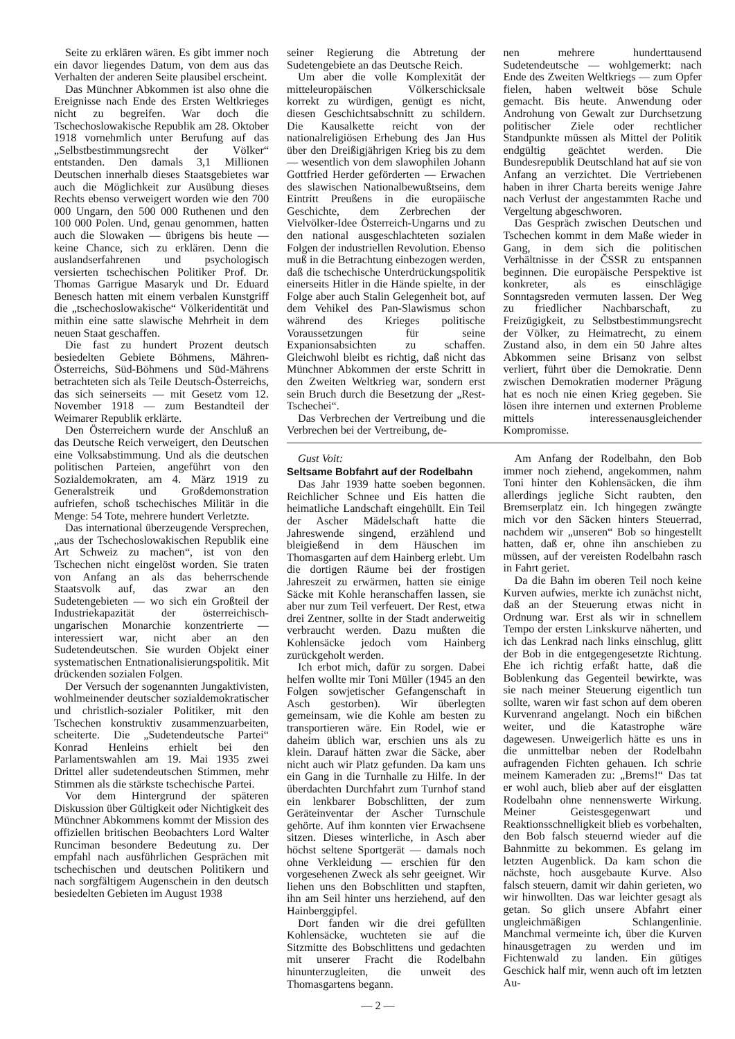Seite zu erklären wären. Es gibt immer noch ein davor liegendes Datum, von dem aus das Verhalten der anderen Seite plausibel erscheint.
Das Münchner Abkommen ist also ohne die Ereignisse nach Ende des Ersten Weltkrieges nicht zu begreifen. War doch die Tschechoslowakische Republik am 28. Oktober 1918 vornehmlich unter Berufung auf das „Selbstbestimmungsrecht der Völker“ entstanden. Den damals 3,1 Millionen Deutschen innerhalb dieses Staatsgebietes war auch die Möglichkeit zur Ausübung dieses Rechts ebenso verweigert worden wie den 700 000 Ungarn, den 500 000 Ruthenen und den 100 000 Polen. Und, genau genommen, hatten auch die Slowaken — übrigens bis heute — keine Chance, sich zu erklären. Denn die auslandserfahrenen und psychologisch versierten tschechischen Politiker Prof. Dr. Thomas Garrigue Masaryk und Dr. Eduard Benesch hatten mit einem verbalen Kunstgriff die „tschechoslowakische“ Völkeridentität und mithin eine satte slawische Mehrheit in dem neuen Staat geschaffen.
Die fast zu hundert Prozent deutsch besiedelten Gebiete Böhmens, Mähren-Österreichs, Süd-Böhmens und Süd-Mährens betrachteten sich als Teile Deutsch-Österreichs, das sich seinerseits — mit Gesetz vom 12. November 1918 — zum Bestandteil der Weimarer Republik erklärte.
Den Österreichern wurde der Anschluß an das Deutsche Reich verweigert, den Deutschen eine Volksabstimmung. Und als die deutschen politischen Parteien, angeführt von den Sozialdemokraten, am 4. März 1919 zu Generalstreik und Großdemonstration aufriefen, schoß tschechisches Militär in die Menge: 54 Tote, mehrere hundert Verletzte.
Das international überzeugende Versprechen, „aus der Tschechoslowakischen Republik eine Art Schweiz zu machen“, ist von den Tschechen nicht eingelöst worden. Sie traten von Anfang an als das beherrschende Staatsvolk auf, das zwar an den Sudetengebieten — wo sich ein Großteil der Industriekapazität der österreichisch-ungarischen Monarchie konzentrierte — interessiert war, nicht aber an den Sudetendeutschen. Sie wurden Objekt einer systematischen Entnationalisierungspolitik. Mit drückenden sozialen Folgen.
Der Versuch der sogenannten Jungaktivisten, wohlmeinender deutscher sozialdemokratischer und christlich-sozialer Politiker, mit den Tschechen konstruktiv zusammenzuarbeiten, scheiterte. Die „Sudetendeutsche Partei“ Konrad Henleins erhielt bei den Parlamentswahlen am 19. Mai 1935 zwei Drittel aller sudetendeutschen Stimmen, mehr Stimmen als die stärkste tschechische Partei.
Vor dem Hintergrund der späteren Diskussion über Gültigkeit oder Nichtigkeit des Münchner Abkommens kommt der Mission des offiziellen britischen Beobachters Lord Walter Runciman besondere Bedeutung zu. Der empfahl nach ausführlichen Gesprächen mit tschechischen und deutschen Politikern und nach sorgfältigem Augenschein in den deutsch besiedelten Gebieten im August 1938
seiner Regierung die Abtretung der Sudetengebiete an das Deutsche Reich.
Um aber die volle Komplexität der mitteleuropäischen Völkerschicksale korrekt zu würdigen, genügt es nicht, diesen Geschichtsabschnitt zu schildern. Die Kausalkette reicht von der nationalreligiösen Erhebung des Jan Hus über den Dreißigjährigen Krieg bis zu dem — wesentlich von dem slawophilen Johann Gottfried Herder geförderten — Erwachen des slawischen Nationalbewußtseins, dem Eintritt Preußens in die europäische Geschichte, dem Zerbrechen der Vielvölker-Idee Österreich-Ungarns und zu den national ausgeschlachteten sozialen Folgen der industriellen Revolution. Ebenso muß in die Betrachtung einbezogen werden, daß die tschechische Unterdrückungspolitik einerseits Hitler in die Hände spielte, in der Folge aber auch Stalin Gelegenheit bot, auf dem Vehikel des Pan-Slawismus schon während des Krieges politische Voraussetzungen für seine Expanionsabsichten zu schaffen. Gleichwohl bleibt es richtig, daß nicht das Münchner Abkommen der erste Schritt in den Zweiten Weltkrieg war, sondern erst sein Bruch durch die Besetzung der „Rest-Tschechei“.
Das Verbrechen der Vertreibung und die Verbrechen bei der Vertreibung, de-
nen mehrere hunderttausend Sudetendeutsche — wohlgemerkt: nach Ende des Zweiten Weltkriegs — zum Opfer fielen, haben weltweit böse Schule gemacht. Bis heute. Anwendung oder Androhung von Gewalt zur Durchsetzung politischer Ziele oder rechtlicher Standpunkte müssen als Mittel der Politik endgültig geächtet werden. Die Bundesrepublik Deutschland hat auf sie von Anfang an verzichtet. Die Vertriebenen haben in ihrer Charta bereits wenige Jahre nach Verlust der angestammten Rache und Vergeltung abgeschworen.
Das Gespräch zwischen Deutschen und Tschechen kommt in dem Maße wieder in Gang, in dem sich die politischen Verhältnisse in der ČSSR zu entspannen beginnen. Die europäische Perspektive ist konkreter, als es einschlägige Sonntagsreden vermuten lassen. Der Weg zu friedlicher Nachbarschaft, zu Freizügigkeit, zu Selbstbestimmungsrecht der Völker, zu Heimatrecht, zu einem Zustand also, in dem ein 50 Jahre altes Abkommen seine Brisanz von selbst verliert, führt über die Demokratie. Denn zwischen Demokratien moderner Prägung hat es noch nie einen Krieg gegeben. Sie lösen ihre internen und externen Probleme mittels interessenausgleichender Kompromisse.
Gust Voit:
Seltsame Bobfahrt auf der Rodelbahn
Das Jahr 1939 hatte soeben begonnen. Reichlicher Schnee und Eis hatten die heimatliche Landschaft eingehüllt. Ein Teil der Ascher Mädelschaft hatte die Jahreswende singend, erzählend und bleigießend in dem Häuschen im Thomasgarten auf dem Hainberg erlebt. Um die dortigen Räume bei der frostigen Jahreszeit zu erwärmen, hatten sie einige Säcke mit Kohle heranschaffen lassen, sie aber nur zum Teil verfeuert. Der Rest, etwa drei Zentner, sollte in der Stadt anderweitig verbraucht werden. Dazu mußten die Kohlensäcke jedoch vom Hainberg zurückgeholt werden.
Ich erbot mich, dafür zu sorgen. Dabei helfen wollte mir Toni Müller (1945 an den Folgen sowjetischer Gefangenschaft in Asch gestorben). Wir überlegten gemeinsam, wie die Kohle am besten zu transportieren wäre. Ein Rodel, wie er daheim üblich war, erschien uns als zu klein. Darauf hätten zwar die Säcke, aber nicht auch wir Platz gefunden. Da kam uns ein Gang in die Turnhalle zu Hilfe. In der überdachten Durchfahrt zum Turnhof stand ein lenkbarer Bobschlitten, der zum Geräteinventar der Ascher Turnschule gehörte. Auf ihm konnten vier Erwachsene sitzen. Dieses winterliche, in Asch aber höchst seltene Sportgerät — damals noch ohne Verkleidung — erschien für den vorgesehenen Zweck als sehr geeignet. Wir liehen uns den Bobschlitten und stapften, ihn am Seil hinter uns herziehend, auf den Hainberggipfel.
Dort fanden wir die drei gefüllten Kohlensäcke, wuchteten sie auf die Sitzmitte des Bobschlittens und gedachten mit unserer Fracht die Rodelbahn hinunterzugleiten, die unweit des Thomasgartens begann.
Am Anfang der Rodelbahn, den Bob immer noch ziehend, angekommen, nahm Toni hinter den Kohlensäcken, die ihm allerdings jegliche Sicht raubten, den Bremserplatz ein. Ich hingegen zwängte mich vor den Säcken hinters Steuerrad, nachdem wir „unseren“ Bob so hingestellt hatten, daß er, ohne ihn anschieben zu müssen, auf der vereisten Rodelbahn rasch in Fahrt geriet.
Da die Bahn im oberen Teil noch keine Kurven aufwies, merkte ich zunächst nicht, daß an der Steuerung etwas nicht in Ordnung war. Erst als wir in schnellem Tempo der ersten Linkskurve näherten, und ich das Lenkrad nach links einschlug, glitt der Bob in die entgegengesetzte Richtung. Ehe ich richtig erfaßt hatte, daß die Boblenkung das Gegenteil bewirkte, was sie nach meiner Steuerung eigentlich tun sollte, waren wir fast schon auf dem oberen Kurvenrand angelangt. Noch ein bißchen weiter, und die Katastrophe wäre dagewesen. Unweigerlich hätte es uns in die unmittelbar neben der Rodelbahn aufragenden Fichten gehauen. Ich schrie meinem Kameraden zu: „Brems!“ Das tat er wohl auch, blieb aber auf der eisglatten Rodelbahn ohne nennenswerte Wirkung. Meiner Geistesgegenwart und Reaktionsschnelligkeit blieb es vorbehalten, den Bob falsch steuernd wieder auf die Bahnmitte zu bekommen. Es gelang im letzten Augenblick. Da kam schon die nächste, hoch ausgebaute Kurve. Also falsch steuern, damit wir dahin gerieten, wo wir hinwollten. Das war leichter gesagt als getan. So glich unsere Abfahrt einer ungleichmäßigen Schlangenlinie. Manchmal vermeinte ich, über die Kurven hinausgetragen zu werden und im Fichtenwald zu landen. Ein gütiges Geschick half mir, wenn auch oft im letzten Au-
— 2 —